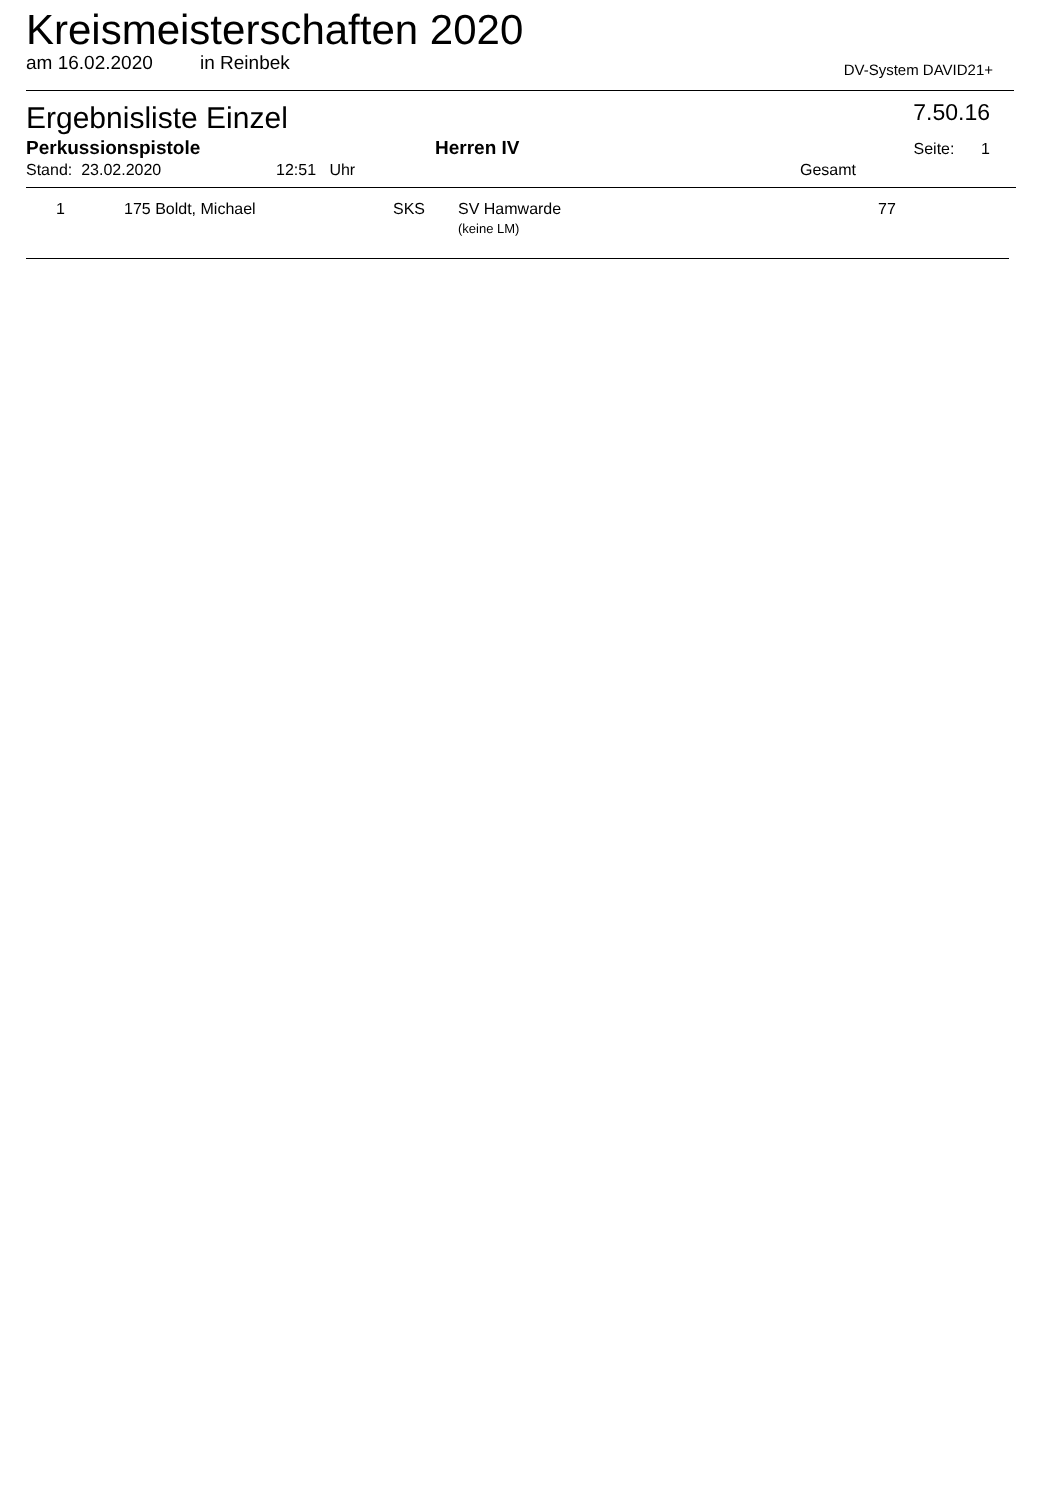Kreismeisterschaften 2020
am 16.02.2020 in Reinbek DV-System DAVID21+
Ergebnisliste Einzel 7.50.16
Perkussionspistole Herren IV Seite: 1
Stand: 23.02.2020 12:51 Uhr Gesamt
| 1 | 175 Boldt, Michael | SKS | SV Hamwarde (keine LM) | 77 | |